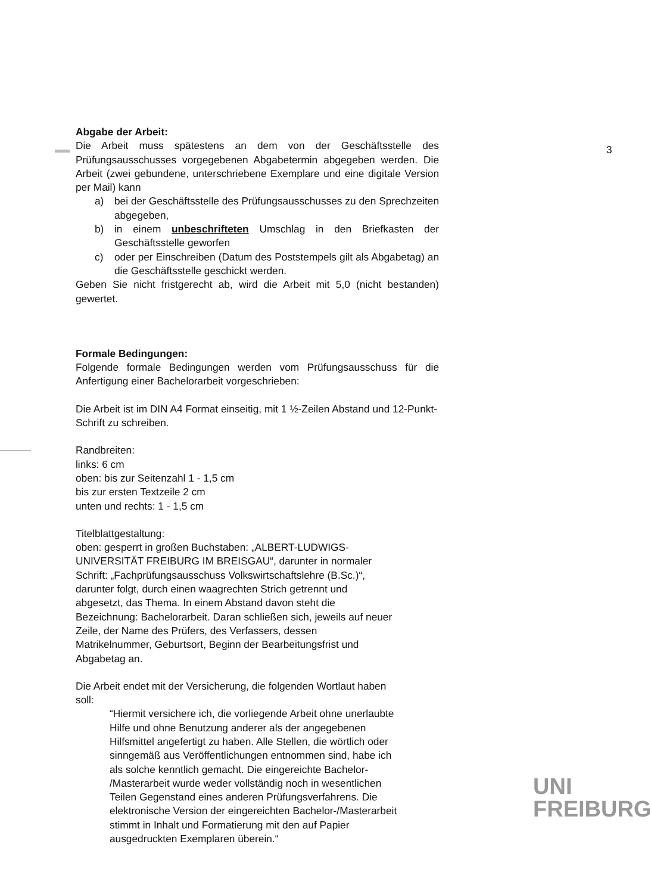3
Abgabe der Arbeit:
Die Arbeit muss spätestens an dem von der Geschäftsstelle des Prüfungsausschusses vorgegebenen Abgabetermin abgegeben werden. Die Arbeit (zwei gebundene, unterschriebene Exemplare und eine digitale Version per Mail) kann
a) bei der Geschäftsstelle des Prüfungsausschusses zu den Sprechzeiten abgegeben,
b) in einem unbeschrifteten Umschlag in den Briefkasten der Geschäftsstelle geworfen
c) oder per Einschreiben (Datum des Poststempels gilt als Abgabetag) an die Geschäftsstelle geschickt werden.
Geben Sie nicht fristgerecht ab, wird die Arbeit mit 5,0 (nicht bestanden) gewertet.
Formale Bedingungen:
Folgende formale Bedingungen werden vom Prüfungsausschuss für die Anfertigung einer Bachelorarbeit vorgeschrieben:
Die Arbeit ist im DIN A4 Format einseitig, mit 1 ½-Zeilen Abstand und 12-Punkt-Schrift zu schreiben.
Randbreiten:
links: 6 cm
oben: bis zur Seitenzahl 1 - 1,5 cm
bis zur ersten Textzeile 2 cm
unten und rechts: 1 - 1,5 cm
Titelblattgestaltung:
oben: gesperrt in großen Buchstaben: „ALBERT-LUDWIGS-
UNIVERSITÄT FREIBURG IM BREISGAU“, darunter in normaler
Schrift: „Fachprüfungsausschuss Volkswirtschaftslehre (B.Sc.)“,
darunter folgt, durch einen waagrechten Strich getrennt und
abgesetzt, das Thema. In einem Abstand davon steht die
Bezeichnung: Bachelorarbeit. Daran schließen sich, jeweils auf neuer
Zeile, der Name des Prüfers, des Verfassers, dessen
Matrikelnummer, Geburtsort, Beginn der Bearbeitungsfrist und
Abgabetag an.
Die Arbeit endet mit der Versicherung, die folgenden Wortlaut haben
soll:
“Hiermit versichere ich, die vorliegende Arbeit ohne unerlaubte
Hilfe und ohne Benutzung anderer als der angegebenen
Hilfsmittel angefertigt zu haben. Alle Stellen, die wörtlich oder
sinngemäß aus Veröffentlichungen entnommen sind, habe ich
als solche kenntlich gemacht. Die eingereichte Bachelor-
/Masterarbeit wurde weder vollständig noch in wesentlichen
Teilen Gegenstand eines anderen Prüfungsverfahrens. Die
elektronische Version der eingereichten Bachelor-/Masterarbeit
stimmt in Inhalt und Formatierung mit den auf Papier
ausgedruckten Exemplaren überein.“
UNI
FREIBURG